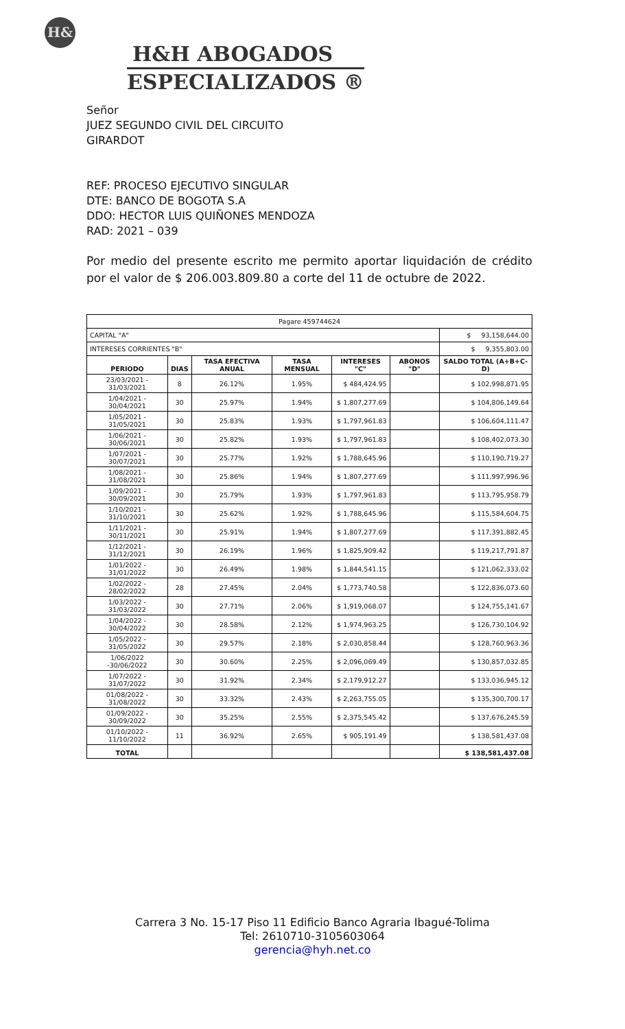H&
H&H ABOGADOS
ESPECIALIZADOS ®
Señor
JUEZ SEGUNDO CIVIL DEL CIRCUITO
GIRARDOT
REF: PROCESO EJECUTIVO SINGULAR
DTE: BANCO DE BOGOTA S.A
DDO: HECTOR LUIS QUIÑONES MENDOZA
RAD: 2021 – 039
Por medio del presente escrito me permito aportar liquidación de crédito por el valor de $ 206.003.809.80 a corte del 11 de octubre de 2022.
| Pagare 459744624 | | | | | | |
| CAPITAL "A" | | | | | | $ 93,158,644.00 |
| INTERESES CORRIENTES "B" | | | | | | $ 9,355,803.00 |
| PERIODO | DIAS | TASA EFECTIVA ANUAL | TASA MENSUAL | INTERESES "C" | ABONOS "D" | SALDO TOTAL (A+B+C-D) |
| 23/03/2021 - 31/03/2021 | 8 | 26.12% | 1.95% | $ 484,424.95 | | $ 102,998,871.95 |
| 1/04/2021 - 30/04/2021 | 30 | 25.97% | 1.94% | $ 1,807,277.69 | | $ 104,806,149.64 |
| 1/05/2021 - 31/05/2021 | 30 | 25.83% | 1.93% | $ 1,797,961.83 | | $ 106,604,111.47 |
| 1/06/2021 - 30/06/2021 | 30 | 25.82% | 1.93% | $ 1,797,961.83 | | $ 108,402,073.30 |
| 1/07/2021 - 30/07/2021 | 30 | 25.77% | 1.92% | $ 1,788,645.96 | | $ 110,190,719.27 |
| 1/08/2021 - 31/08/2021 | 30 | 25.86% | 1.94% | $ 1,807,277.69 | | $ 111,997,996.96 |
| 1/09/2021 - 30/09/2021 | 30 | 25.79% | 1.93% | $ 1,797,961.83 | | $ 113,795,958.79 |
| 1/10/2021 - 31/10/2021 | 30 | 25.62% | 1.92% | $ 1,788,645.96 | | $ 115,584,604.75 |
| 1/11/2021 - 30/11/2021 | 30 | 25.91% | 1.94% | $ 1,807,277.69 | | $ 117,391,882.45 |
| 1/12/2021 - 31/12/2021 | 30 | 26.19% | 1.96% | $ 1,825,909.42 | | $ 119,217,791.87 |
| 1/01/2022 - 31/01/2022 | 30 | 26.49% | 1.98% | $ 1,844,541.15 | | $ 121,062,333.02 |
| 1/02/2022 - 28/02/2022 | 28 | 27.45% | 2.04% | $ 1,773,740.58 | | $ 122,836,073.60 |
| 1/03/2022 - 31/03/2022 | 30 | 27.71% | 2.06% | $ 1,919,068.07 | | $ 124,755,141.67 |
| 1/04/2022 - 30/04/2022 | 30 | 28.58% | 2.12% | $ 1,974,963.25 | | $ 126,730,104.92 |
| 1/05/2022 - 31/05/2022 | 30 | 29.57% | 2.18% | $ 2,030,858.44 | | $ 128,760,963.36 |
| 1/06/2022 -30/06/2022 | 30 | 30.60% | 2.25% | $ 2,096,069.49 | | $ 130,857,032.85 |
| 1/07/2022 - 31/07/2022 | 30 | 31.92% | 2.34% | $ 2,179,912.27 | | $ 133,036,945.12 |
| 01/08/2022 - 31/08/2022 | 30 | 33.32% | 2.43% | $ 2,263,755.05 | | $ 135,300,700.17 |
| 01/09/2022 - 30/09/2022 | 30 | 35.25% | 2.55% | $ 2,375,545.42 | | $ 137,676,245.59 |
| 01/10/2022 - 11/10/2022 | 11 | 36.92% | 2.65% | $ 905,191.49 | | $ 138,581,437.08 |
| TOTAL | | | | | | $ 138,581,437.08 |
Carrera 3 No. 15-17 Piso 11 Edificio Banco Agraria Ibagué-Tolima
Tel: 2610710-3105603064
gerencia@hyh.net.co